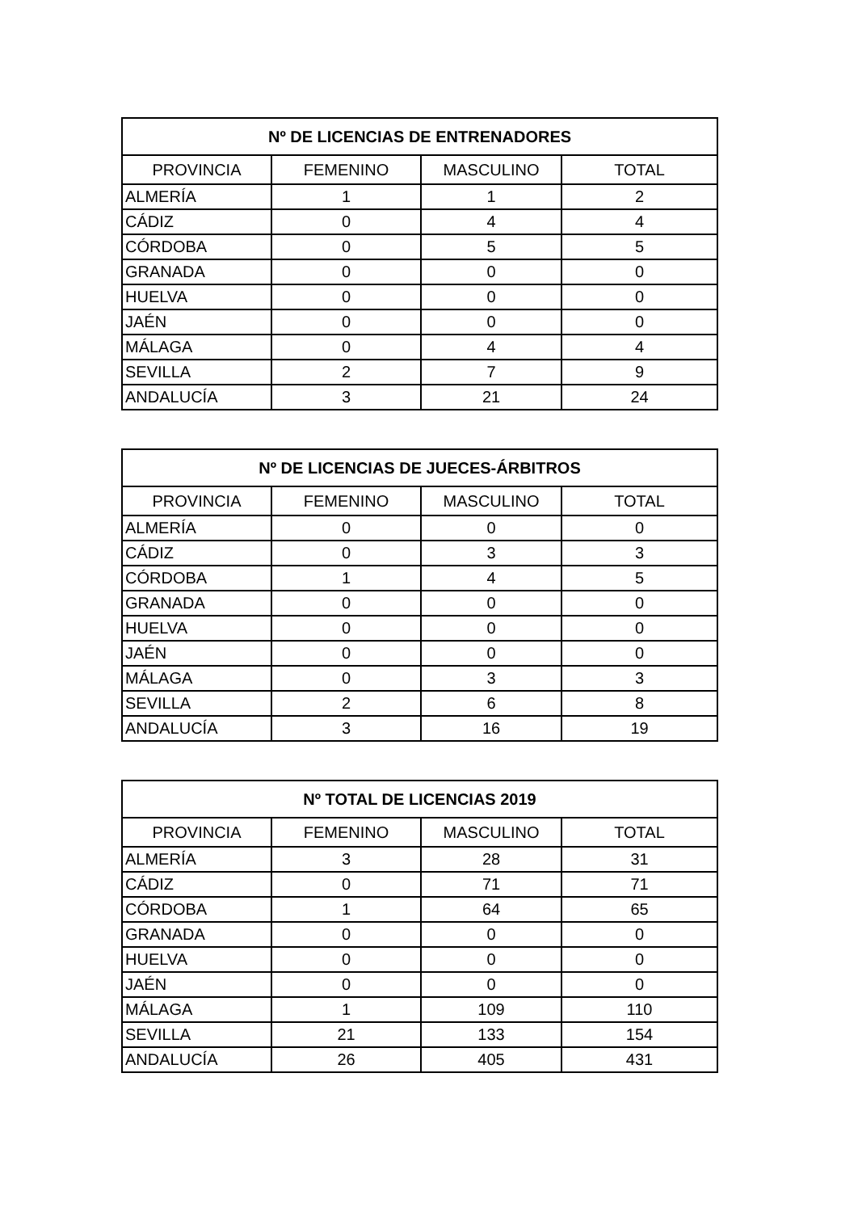| Nº DE LICENCIAS DE ENTRENADORES | | | |
| --- | --- | --- | --- |
| PROVINCIA | FEMENINO | MASCULINO | TOTAL |
| ALMERÍA | 1 | 1 | 2 |
| CÁDIZ | 0 | 4 | 4 |
| CÓRDOBA | 0 | 5 | 5 |
| GRANADA | 0 | 0 | 0 |
| HUELVA | 0 | 0 | 0 |
| JAÉN | 0 | 0 | 0 |
| MÁLAGA | 0 | 4 | 4 |
| SEVILLA | 2 | 7 | 9 |
| ANDALUCÍA | 3 | 21 | 24 |
| Nº DE LICENCIAS DE JUECES-ÁRBITROS | | | |
| --- | --- | --- | --- |
| PROVINCIA | FEMENINO | MASCULINO | TOTAL |
| ALMERÍA | 0 | 0 | 0 |
| CÁDIZ | 0 | 3 | 3 |
| CÓRDOBA | 1 | 4 | 5 |
| GRANADA | 0 | 0 | 0 |
| HUELVA | 0 | 0 | 0 |
| JAÉN | 0 | 0 | 0 |
| MÁLAGA | 0 | 3 | 3 |
| SEVILLA | 2 | 6 | 8 |
| ANDALUCÍA | 3 | 16 | 19 |
| Nº TOTAL DE LICENCIAS 2019 | | | |
| --- | --- | --- | --- |
| PROVINCIA | FEMENINO | MASCULINO | TOTAL |
| ALMERÍA | 3 | 28 | 31 |
| CÁDIZ | 0 | 71 | 71 |
| CÓRDOBA | 1 | 64 | 65 |
| GRANADA | 0 | 0 | 0 |
| HUELVA | 0 | 0 | 0 |
| JAÉN | 0 | 0 | 0 |
| MÁLAGA | 1 | 109 | 110 |
| SEVILLA | 21 | 133 | 154 |
| ANDALUCÍA | 26 | 405 | 431 |